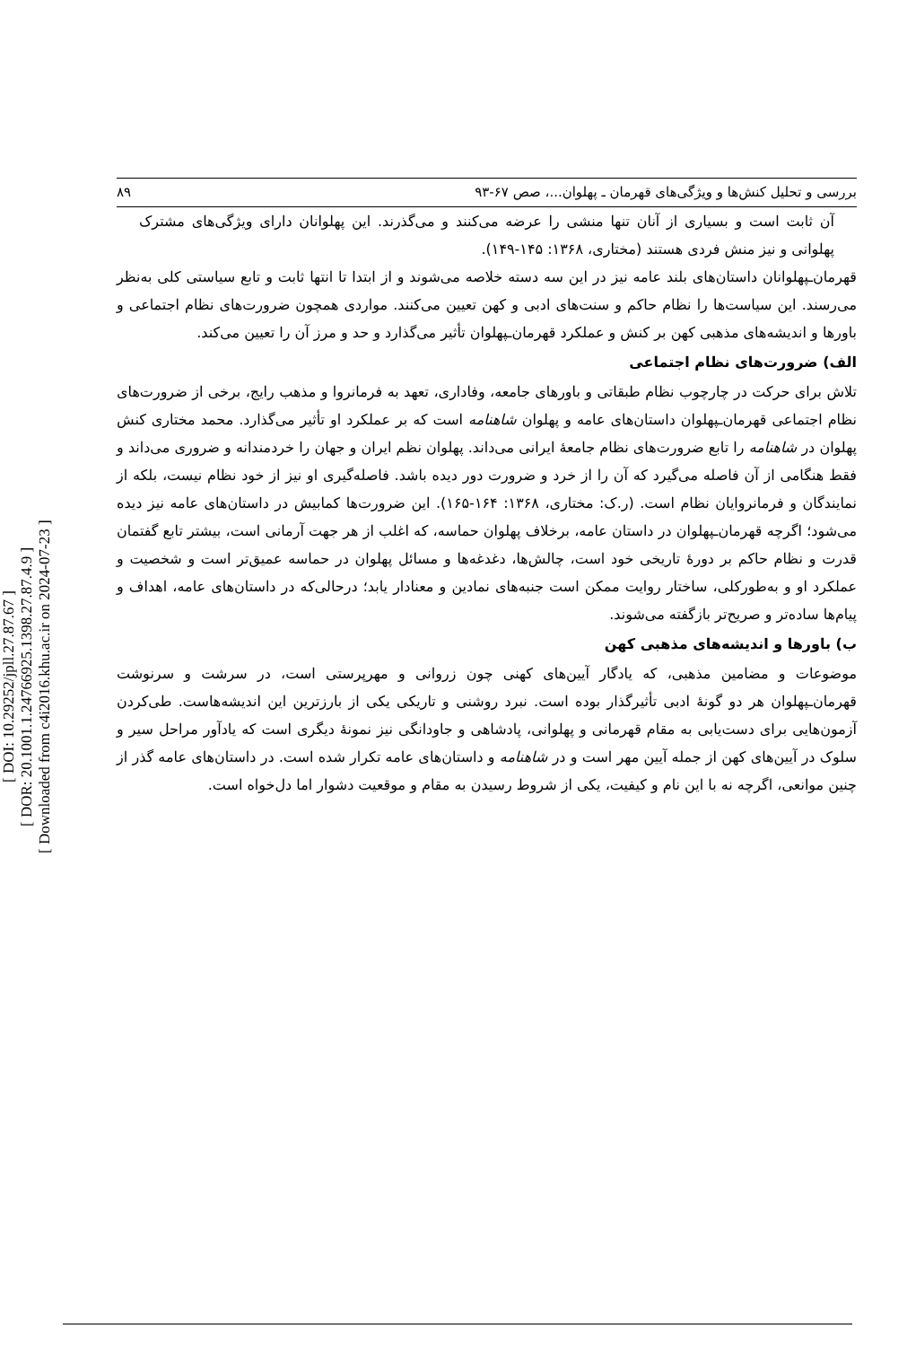[ DOI: 10.29252/jpll.27.87.67 ]
[ DOR: 20.1001.1.24766925.1398.27.87.4.9 ]
[ Downloaded from c4i2016.khu.ac.ir on 2024-07-23 ]
بررسی و تحلیل کنش‌ها و ویژگی‌های قهرمان ـ پهلوان...، صص ۶۷-۹۳ ۸۹
آن ثابت است و بسیاری از آنان تنها منشی را عرضه می‌کنند و می‌گذرند. این پهلوانان دارای ویژگی‌های مشترک پهلوانی و نیز منش فردی هستند (مختاری، ۱۳۶۸: ۱۴۵-۱۴۹).
قهرمان‌ـپهلوانان داستان‌های بلند عامه نیز در این سه دسته خلاصه می‌شوند و از ابتدا تا انتها ثابت و تابع سیاستی کلی به‌نظر می‌رسند. این سیاست‌ها را نظام حاکم و سنت‌های ادبی و کهن تعیین می‌کنند. مواردی همچون ضرورت‌های نظام اجتماعی و باورها و اندیشه‌های مذهبی کهن بر کنش و عملکرد قهرمان‌ـپهلوان تأثیر می‌گذارد و حد و مرز آن را تعیین می‌کند.
الف) ضرورت‌های نظام اجتماعی
تلاش برای حرکت در چارچوب نظام طبقاتی و باورهای جامعه، وفاداری، تعهد به فرمانروا و مذهب رایج، برخی از ضرورت‌های نظام اجتماعی قهرمان‌ـپهلوان داستان‌های عامه و پهلوان شاهنامه است که بر عملکرد او تأثیر می‌گذارد. محمد مختاری کنش پهلوان در شاهنامه را تابع ضرورت‌های نظام جامعهٔ ایرانی می‌داند. پهلوان نظم ایران و جهان را خردمندانه و ضروری می‌داند و فقط هنگامی از آن فاصله می‌گیرد که آن را از خرد و ضرورت دور دیده باشد. فاصله‌گیری او نیز از خود نظام نیست، بلکه از نمایندگان و فرمانروایان نظام است. (ر.ک: مختاری، ۱۳۶۸: ۱۶۴-۱۶۵). این ضرورت‌ها کمابیش در داستان‌های عامه نیز دیده می‌شود؛ اگرچه قهرمان‌ـپهلوان در داستان عامه، برخلاف پهلوان حماسه، که اغلب از هر جهت آرمانی است، بیشتر تابع گفتمان قدرت و نظام حاکم بر دورهٔ تاریخی خود است، چالش‌ها، دغدغه‌ها و مسائل پهلوان در حماسه عمیق‌تر است و شخصیت و عملکرد او و به‌طورکلی، ساختار روایت ممکن است جنبه‌های نمادین و معنادار یابد؛ درحالی‌که در داستان‌های عامه، اهداف و پیام‌ها ساده‌تر و صریح‌تر بازگفته می‌شوند.
ب) باورها و اندیشه‌های مذهبی کهن
موضوعات و مضامین مذهبی، که یادگار آیین‌های کهنی چون زروانی و مهرپرستی است، در سرشت و سرنوشت قهرمان‌ـپهلوان هر دو گونهٔ ادبی تأثیرگذار بوده است. نبرد روشنی و تاریکی یکی از بارزترین این اندیشه‌هاست. طی‌کردن آزمون‌هایی برای دست‌یابی به مقام قهرمانی و پهلوانی، پادشاهی و جاودانگی نیز نمونهٔ دیگری است که یادآور مراحل سیر و سلوک در آیین‌های کهن از جمله آیین مهر است و در شاهنامه و داستان‌های عامه تکرار شده است. در داستان‌های عامه گذر از چنین موانعی، اگرچه نه با این نام و کیفیت، یکی از شروط رسیدن به مقام و موقعیت دشوار اما دل‌خواه است.